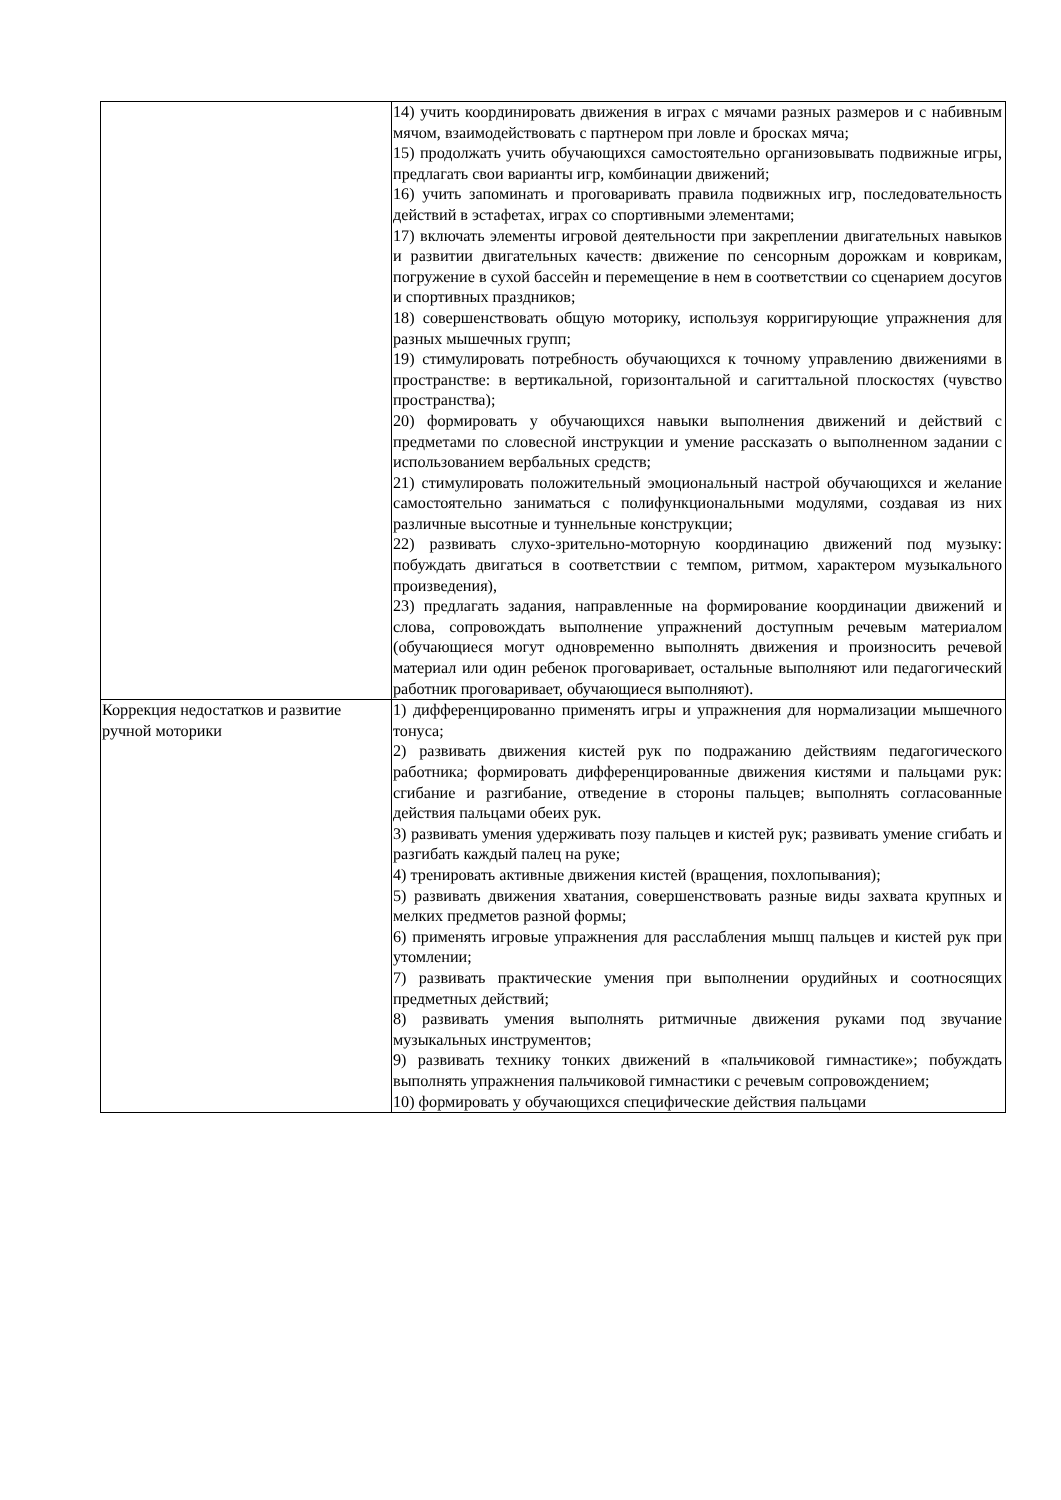| | 14) учить координировать движения в играх с мячами разных размеров и с набивным мячом, взаимодействовать с партнером при ловле и бросках мяча; 15) продолжать учить обучающихся самостоятельно организовывать подвижные игры, предлагать свои варианты игр, комбинации движений; 16) учить запоминать и проговаривать правила подвижных игр, последовательность действий в эстафетах, играх со спортивными элементами; 17) включать элементы игровой деятельности при закреплении двигательных навыков и развитии двигательных качеств: движение по сенсорным дорожкам и коврикам, погружение в сухой бассейн и перемещение в нем в соответствии со сценарием досугов и спортивных праздников; 18) совершенствовать общую моторику, используя корригирующие упражнения для разных мышечных групп; 19) стимулировать потребность обучающихся к точному управлению движениями в пространстве: в вертикальной, горизонтальной и сагиттальной плоскостях (чувство пространства); 20) формировать у обучающихся навыки выполнения движений и действий с предметами по словесной инструкции и умение рассказать о выполненном задании с использованием вербальных средств; 21) стимулировать положительный эмоциональный настрой обучающихся и желание самостоятельно заниматься с полифункциональными модулями, создавая из них различные высотные и туннельные конструкции; 22) развивать слухо-зрительно-моторную координацию движений под музыку: побуждать двигаться в соответствии с темпом, ритмом, характером музыкального произведения), 23) предлагать задания, направленные на формирование координации движений и слова, сопровождать выполнение упражнений доступным речевым материалом (обучающиеся могут одновременно выполнять движения и произносить речевой материал или один ребенок проговаривает, остальные выполняют или педагогический работник проговаривает, обучающиеся выполняют). |
| Коррекция недостатков и развитие ручной моторики | 1) дифференцированно применять игры и упражнения для нормализации мышечного тонуса; 2) развивать движения кистей рук по подражанию действиям педагогического работника; формировать дифференцированные движения кистями и пальцами рук: сгибание и разгибание, отведение в стороны пальцев; выполнять согласованные действия пальцами обеих рук. 3) развивать умения удерживать позу пальцев и кистей рук; развивать умение сгибать и разгибать каждый палец на руке; 4) тренировать активные движения кистей (вращения, похлопывания); 5) развивать движения хватания, совершенствовать разные виды захвата крупных и мелких предметов разной формы; 6) применять игровые упражнения для расслабления мышц пальцев и кистей рук при утомлении; 7) развивать практические умения при выполнении орудийных и соотносящих предметных действий; 8) развивать умения выполнять ритмичные движения руками под звучание музыкальных инструментов; 9) развивать технику тонких движений в «пальчиковой гимнастике»; побуждать выполнять упражнения пальчиковой гимнастики с речевым сопровождением; 10) формировать у обучающихся специфические действия пальцами |